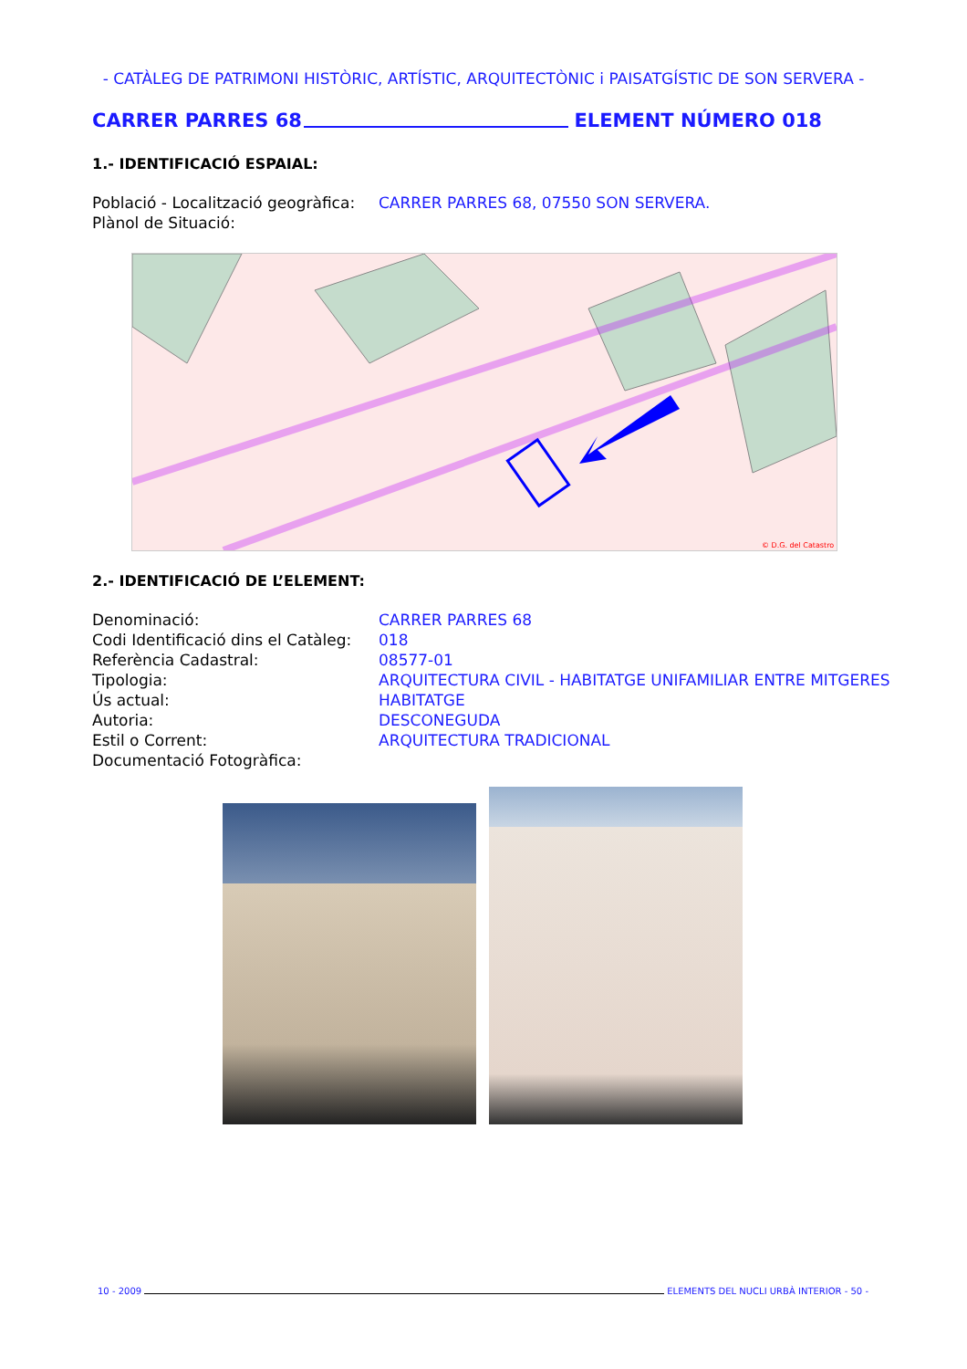- CATÀLEG DE PATRIMONI HISTÒRIC, ARTÍSTIC, ARQUITECTÒNIC i PAISATGÍSTIC DE SON SERVERA -
CARRER PARRES 68 ELEMENT NÚMERO 018
1.- IDENTIFICACIÓ ESPAIAL:
Població - Localització geogràfica: CARRER PARRES 68, 07550 SON SERVERA.
Plànol de Situació:
© D.G. del Catastro
2.- IDENTIFICACIÓ DE L’ELEMENT:
Denominació: CARRER PARRES 68
Codi Identificació dins el Catàleg: 018
Referència Cadastral: 08577-01
Tipologia: ARQUITECTURA CIVIL - HABITATGE UNIFAMILIAR ENTRE MITGERES
Ús actual: HABITATGE
Autoria: DESCONEGUDA
Estil o Corrent: ARQUITECTURA TRADICIONAL
Documentació Fotogràfica:
10 - 2009 ELEMENTS DEL NUCLI URBÀ INTERIOR - 50 -